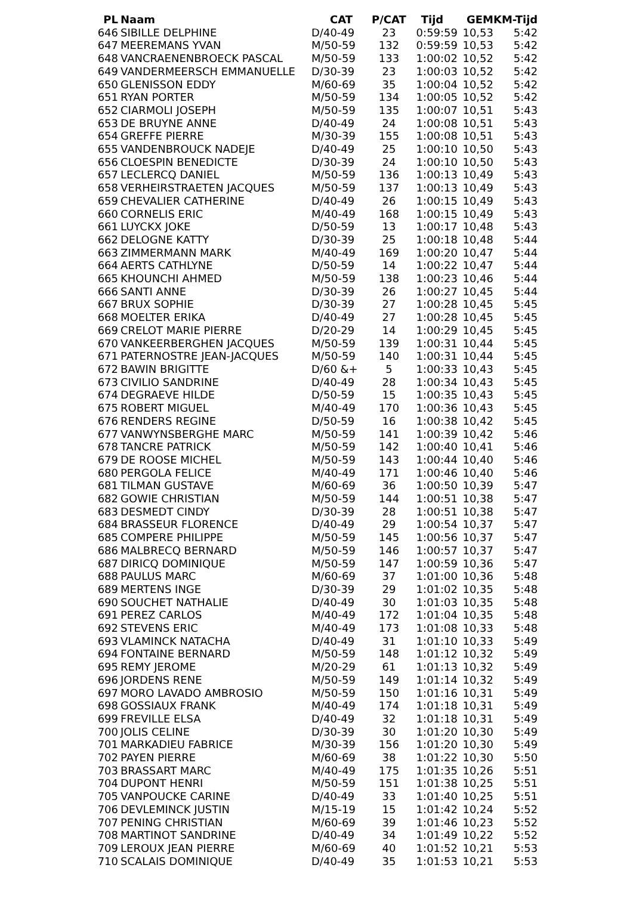| PL | Naam | CAT | P/CAT | Tijd | GEM | KM-Tijd |
| --- | --- | --- | --- | --- | --- | --- |
| 646 | SIBILLE DELPHINE | D/40-49 | 23 | 0:59:59 | 10,53 | 5:42 |
| 647 | MEEREMANS YVAN | M/50-59 | 132 | 0:59:59 | 10,53 | 5:42 |
| 648 | VANCRAENENBROECK PASCAL | M/50-59 | 133 | 1:00:02 | 10,52 | 5:42 |
| 649 | VANDERMEERSCH EMMANUELLE | D/30-39 | 23 | 1:00:03 | 10,52 | 5:42 |
| 650 | GLENISSON EDDY | M/60-69 | 35 | 1:00:04 | 10,52 | 5:42 |
| 651 | RYAN PORTER | M/50-59 | 134 | 1:00:05 | 10,52 | 5:42 |
| 652 | CIARMOLI JOSEPH | M/50-59 | 135 | 1:00:07 | 10,51 | 5:43 |
| 653 | DE BRUYNE ANNE | D/40-49 | 24 | 1:00:08 | 10,51 | 5:43 |
| 654 | GREFFE PIERRE | M/30-39 | 155 | 1:00:08 | 10,51 | 5:43 |
| 655 | VANDENBROUCK NADEJE | D/40-49 | 25 | 1:00:10 | 10,50 | 5:43 |
| 656 | CLOESPIN BENEDICTE | D/30-39 | 24 | 1:00:10 | 10,50 | 5:43 |
| 657 | LECLERCQ DANIEL | M/50-59 | 136 | 1:00:13 | 10,49 | 5:43 |
| 658 | VERHEIRSTRAETEN JACQUES | M/50-59 | 137 | 1:00:13 | 10,49 | 5:43 |
| 659 | CHEVALIER CATHERINE | D/40-49 | 26 | 1:00:15 | 10,49 | 5:43 |
| 660 | CORNELIS ERIC | M/40-49 | 168 | 1:00:15 | 10,49 | 5:43 |
| 661 | LUYCKX JOKE | D/50-59 | 13 | 1:00:17 | 10,48 | 5:43 |
| 662 | DELOGNE KATTY | D/30-39 | 25 | 1:00:18 | 10,48 | 5:44 |
| 663 | ZIMMERMANN MARK | M/40-49 | 169 | 1:00:20 | 10,47 | 5:44 |
| 664 | AERTS CATHLYNE | D/50-59 | 14 | 1:00:22 | 10,47 | 5:44 |
| 665 | KHOUNCHI AHMED | M/50-59 | 138 | 1:00:23 | 10,46 | 5:44 |
| 666 | SANTI ANNE | D/30-39 | 26 | 1:00:27 | 10,45 | 5:44 |
| 667 | BRUX SOPHIE | D/30-39 | 27 | 1:00:28 | 10,45 | 5:45 |
| 668 | MOELTER ERIKA | D/40-49 | 27 | 1:00:28 | 10,45 | 5:45 |
| 669 | CRELOT MARIE PIERRE | D/20-29 | 14 | 1:00:29 | 10,45 | 5:45 |
| 670 | VANKEERBERGHEN JACQUES | M/50-59 | 139 | 1:00:31 | 10,44 | 5:45 |
| 671 | PATERNOSTRE JEAN-JACQUES | M/50-59 | 140 | 1:00:31 | 10,44 | 5:45 |
| 672 | BAWIN BRIGITTE | D/60 &+ | 5 | 1:00:33 | 10,43 | 5:45 |
| 673 | CIVILIO SANDRINE | D/40-49 | 28 | 1:00:34 | 10,43 | 5:45 |
| 674 | DEGRAEVE HILDE | D/50-59 | 15 | 1:00:35 | 10,43 | 5:45 |
| 675 | ROBERT MIGUEL | M/40-49 | 170 | 1:00:36 | 10,43 | 5:45 |
| 676 | RENDERS REGINE | D/50-59 | 16 | 1:00:38 | 10,42 | 5:45 |
| 677 | VANWYNSBERGHE MARC | M/50-59 | 141 | 1:00:39 | 10,42 | 5:46 |
| 678 | TANCRE PATRICK | M/50-59 | 142 | 1:00:40 | 10,41 | 5:46 |
| 679 | DE ROOSE MICHEL | M/50-59 | 143 | 1:00:44 | 10,40 | 5:46 |
| 680 | PERGOLA FELICE | M/40-49 | 171 | 1:00:46 | 10,40 | 5:46 |
| 681 | TILMAN GUSTAVE | M/60-69 | 36 | 1:00:50 | 10,39 | 5:47 |
| 682 | GOWIE CHRISTIAN | M/50-59 | 144 | 1:00:51 | 10,38 | 5:47 |
| 683 | DESMEDT CINDY | D/30-39 | 28 | 1:00:51 | 10,38 | 5:47 |
| 684 | BRASSEUR FLORENCE | D/40-49 | 29 | 1:00:54 | 10,37 | 5:47 |
| 685 | COMPERE PHILIPPE | M/50-59 | 145 | 1:00:56 | 10,37 | 5:47 |
| 686 | MALBRECQ BERNARD | M/50-59 | 146 | 1:00:57 | 10,37 | 5:47 |
| 687 | DIRICQ DOMINIQUE | M/50-59 | 147 | 1:00:59 | 10,36 | 5:47 |
| 688 | PAULUS MARC | M/60-69 | 37 | 1:01:00 | 10,36 | 5:48 |
| 689 | MERTENS INGE | D/30-39 | 29 | 1:01:02 | 10,35 | 5:48 |
| 690 | SOUCHET NATHALIE | D/40-49 | 30 | 1:01:03 | 10,35 | 5:48 |
| 691 | PEREZ CARLOS | M/40-49 | 172 | 1:01:04 | 10,35 | 5:48 |
| 692 | STEVENS ERIC | M/40-49 | 173 | 1:01:08 | 10,33 | 5:48 |
| 693 | VLAMINCK NATACHA | D/40-49 | 31 | 1:01:10 | 10,33 | 5:49 |
| 694 | FONTAINE BERNARD | M/50-59 | 148 | 1:01:12 | 10,32 | 5:49 |
| 695 | REMY JEROME | M/20-29 | 61 | 1:01:13 | 10,32 | 5:49 |
| 696 | JORDENS RENE | M/50-59 | 149 | 1:01:14 | 10,32 | 5:49 |
| 697 | MORO LAVADO AMBROSIO | M/50-59 | 150 | 1:01:16 | 10,31 | 5:49 |
| 698 | GOSSIAUX FRANK | M/40-49 | 174 | 1:01:18 | 10,31 | 5:49 |
| 699 | FREVILLE ELSA | D/40-49 | 32 | 1:01:18 | 10,31 | 5:49 |
| 700 | JOLIS CELINE | D/30-39 | 30 | 1:01:20 | 10,30 | 5:49 |
| 701 | MARKADIEU FABRICE | M/30-39 | 156 | 1:01:20 | 10,30 | 5:49 |
| 702 | PAYEN PIERRE | M/60-69 | 38 | 1:01:22 | 10,30 | 5:50 |
| 703 | BRASSART MARC | M/40-49 | 175 | 1:01:35 | 10,26 | 5:51 |
| 704 | DUPONT HENRI | M/50-59 | 151 | 1:01:38 | 10,25 | 5:51 |
| 705 | VANPOUCKE CARINE | D/40-49 | 33 | 1:01:40 | 10,25 | 5:51 |
| 706 | DEVLEMINCK JUSTIN | M/15-19 | 15 | 1:01:42 | 10,24 | 5:52 |
| 707 | PENING CHRISTIAN | M/60-69 | 39 | 1:01:46 | 10,23 | 5:52 |
| 708 | MARTINOT SANDRINE | D/40-49 | 34 | 1:01:49 | 10,22 | 5:52 |
| 709 | LEROUX JEAN PIERRE | M/60-69 | 40 | 1:01:52 | 10,21 | 5:53 |
| 710 | SCALAIS DOMINIQUE | D/40-49 | 35 | 1:01:53 | 10,21 | 5:53 |